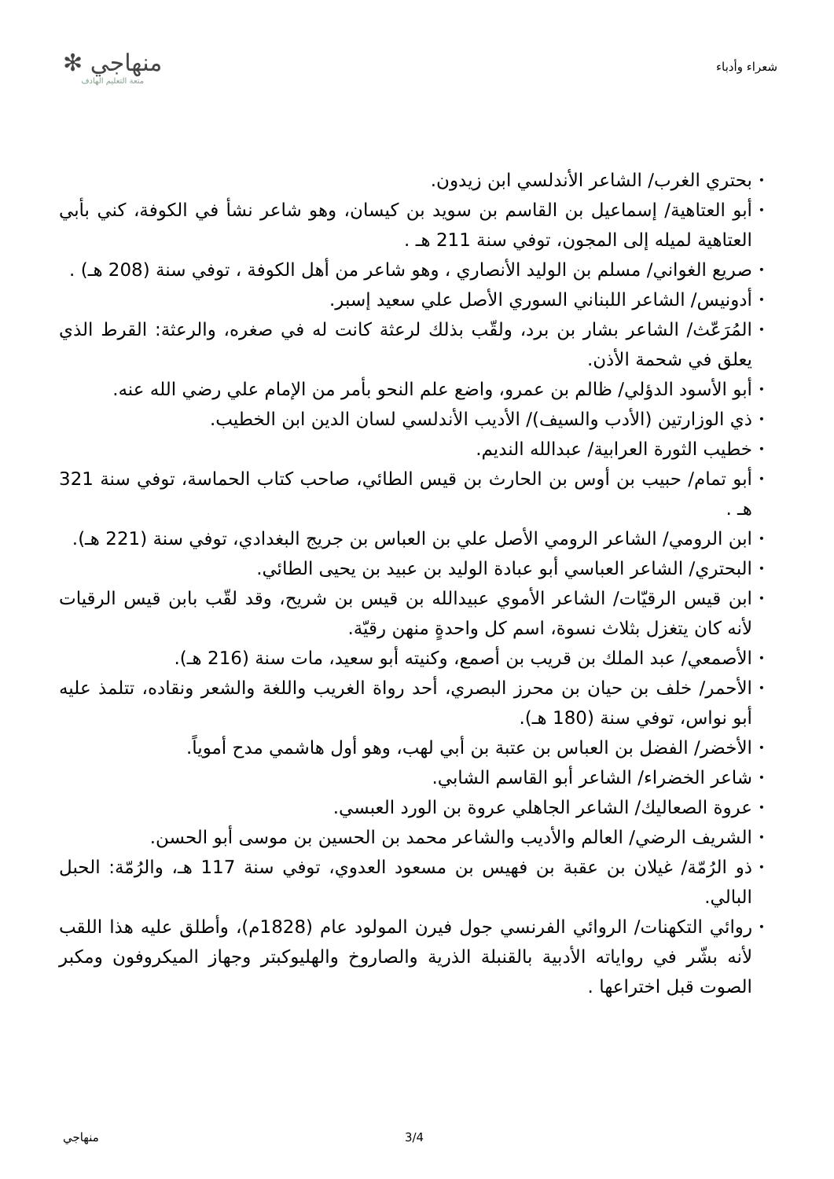شعراء وأدباء
منهاجي ✻
متعة التعليم الهادف
• بحتري الغرب/ الشاعر الأندلسي ابن زيدون.
• أبو العتاهية/ إسماعيل بن القاسم بن سويد بن كيسان، وهو شاعر نشأ في الكوفة، كني بأبي العتاهية لميله إلى المجون، توفي سنة 211 هـ .
• صريع الغواني/ مسلم بن الوليد الأنصاري ، وهو شاعر من أهل الكوفة ، توفي سنة (208 هـ) .
• أدونيس/ الشاعر اللبناني السوري الأصل علي سعيد إسبر.
• المُرَعّث/ الشاعر بشار بن برد، ولقّب بذلك لرعثة كانت له في صغره، والرعثة: القرط الذي يعلق في شحمة الأذن.
• أبو الأسود الدؤلي/ ظالم بن عمرو، واضع علم النحو بأمر من الإمام علي رضي الله عنه.
• ذي الوزارتين (الأدب والسيف)/ الأديب الأندلسي لسان الدين ابن الخطيب.
• خطيب الثورة العرابية/ عبدالله النديم.
• أبو تمام/ حبيب بن أوس بن الحارث بن قيس الطائي، صاحب كتاب الحماسة، توفي سنة 321 هـ .
• ابن الرومي/ الشاعر الرومي الأصل علي بن العباس بن جريج البغدادي، توفي سنة (221 هـ).
• البحتري/ الشاعر العباسي أبو عبادة الوليد بن عبيد بن يحيى الطائي.
• ابن قيس الرقيّات/ الشاعر الأموي عبيدالله بن قيس بن شريح، وقد لقّب بابن قيس الرقيات لأنه كان يتغزل بثلاث نسوة، اسم كل واحدةٍ منهن رقيّة.
• الأصمعي/ عبد الملك بن قريب بن أصمع، وكنيته أبو سعيد، مات سنة (216 هـ).
• الأحمر/ خلف بن حيان بن محرز البصري، أحد رواة الغريب واللغة والشعر ونقاده، تتلمذ عليه أبو نواس، توفي سنة (180 هـ).
• الأخضر/ الفضل بن العباس بن عتبة بن أبي لهب، وهو أول هاشمي مدح أموياً.
• شاعر الخضراء/ الشاعر أبو القاسم الشابي.
• عروة الصعاليك/ الشاعر الجاهلي عروة بن الورد العبسي.
• الشريف الرضي/ العالم والأديب والشاعر محمد بن الحسين بن موسى أبو الحسن.
• ذو الرُمّة/ غيلان بن عقبة بن فهيس بن مسعود العدوي، توفي سنة 117 هـ، والرُمّة: الحبل البالي.
• روائي التكهنات/ الروائي الفرنسي جول فيرن المولود عام (1828م)، وأطلق عليه هذا اللقب لأنه بشّر في رواياته الأدبية بالقنبلة الذرية والصاروخ والهليوكبتر وجهاز الميكروفون ومكبر الصوت قبل اختراعها .
منهاجي 3/4